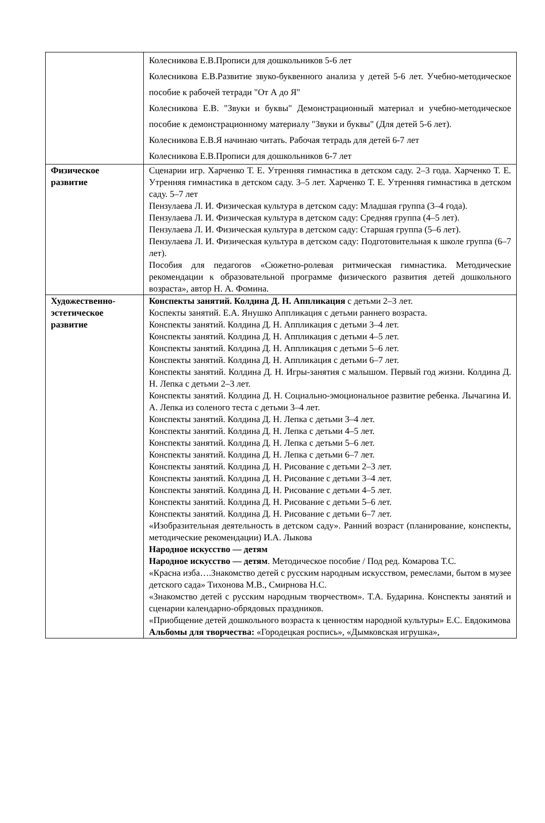| | Колесникова Е.В.Прописи для дошкольников 5-6 лет Колесникова Е.В.Развитие звуко-буквенного анализа у детей 5-6 лет. Учебно-методическое пособие к рабочей тетради "От А до Я" Колесникова Е.В. "Звуки и буквы" Демонстрационный материал и учебно-методическое пособие к демонстрационному материалу "Звуки и буквы" (Для детей 5-6 лет). Колесникова Е.В.Я начинаю читать. Рабочая тетрадь для детей 6-7 лет Колесникова Е.В.Прописи для дошкольников 6-7 лет |
| Физическое развитие | Сценарии игр. Харченко Т. Е. Утренняя гимнастика в детском саду. 2–3 года. Харченко Т. Е. Утренняя гимнастика в детском саду. 3–5 лет. Харченко Т. Е. Утренняя гимнастика в детском саду. 5–7 лет Пензулаева Л. И. Физическая культура в детском саду: Младшая группа (3–4 года). Пензулаева Л. И. Физическая культура в детском саду: Средняя группа (4–5 лет). Пензулаева Л. И. Физическая культура в детском саду: Старшая группа (5–6 лет). Пензулаева Л. И. Физическая культура в детском саду: Подготовительная к школе группа (6–7 лет). Пособия для педагогов «Сюжетно-ролевая ритмическая гимнастика. Методические рекомендации к образовательной программе физического развития детей дошкольного возраста», автор Н. А. Фомина. |
| Художественно-эстетическое развитие | Конспекты занятий. Колдина Д. Н. Аппликация с детьми 2–3 лет. Коспекты занятий. Е.А. Янушко Аппликация с детьми раннего возраста. Конспекты занятий. Колдина Д. Н. Аппликация с детьми 3–4 лет. Конспекты занятий. Колдина Д. Н. Аппликация с детьми 4–5 лет. Конспекты занятий. Колдина Д. Н. Аппликация с детьми 5–6 лет. Конспекты занятий. Колдина Д. Н. Аппликация с детьми 6–7 лет. Конспекты занятий. Колдина Д. Н. Игры-занятия с малышом. Первый год жизни. Колдина Д. Н. Лепка с детьми 2–3 лет. Конспекты занятий. Колдина Д. Н. Социально-эмоциональное развитие ребенка. Лычагина И. А. Лепка из соленого теста с детьми 3–4 лет. Конспекты занятий. Колдина Д. Н. Лепка с детьми 3–4 лет. Конспекты занятий. Колдина Д. Н. Лепка с детьми 4–5 лет. Конспекты занятий. Колдина Д. Н. Лепка с детьми 5–6 лет. Конспекты занятий. Колдина Д. Н. Лепка с детьми 6–7 лет. Конспекты занятий. Колдина Д. Н. Рисование с детьми 2–3 лет. Конспекты занятий. Колдина Д. Н. Рисование с детьми 3–4 лет. Конспекты занятий. Колдина Д. Н. Рисование с детьми 4–5 лет. Конспекты занятий. Колдина Д. Н. Рисование с детьми 5–6 лет. Конспекты занятий. Колдина Д. Н. Рисование с детьми 6–7 лет. «Изобразительная деятельность в детском саду». Ранний возраст (планирование, конспекты, методические рекомендации) И.А. Лыкова Народное искусство — детям Народное искусство — детям . Методическое пособие / Под ред. Комарова Т.С. «Красна изба….Знакомство детей с русским народным искусством, ремеслами, бытом в музее детского сада» Тихонова М.В., Смирнова Н.С. «Знакомство детей с русским народным творчеством». Т.А. Бударина. Конспекты занятий и сценарии календарно-обрядовых праздников. «Приобщение детей дошкольного возраста к ценностям народной культуры» Е.С. Евдокимова Альбомы для творчества: «Городецкая роспись», «Дымковская игрушка», |